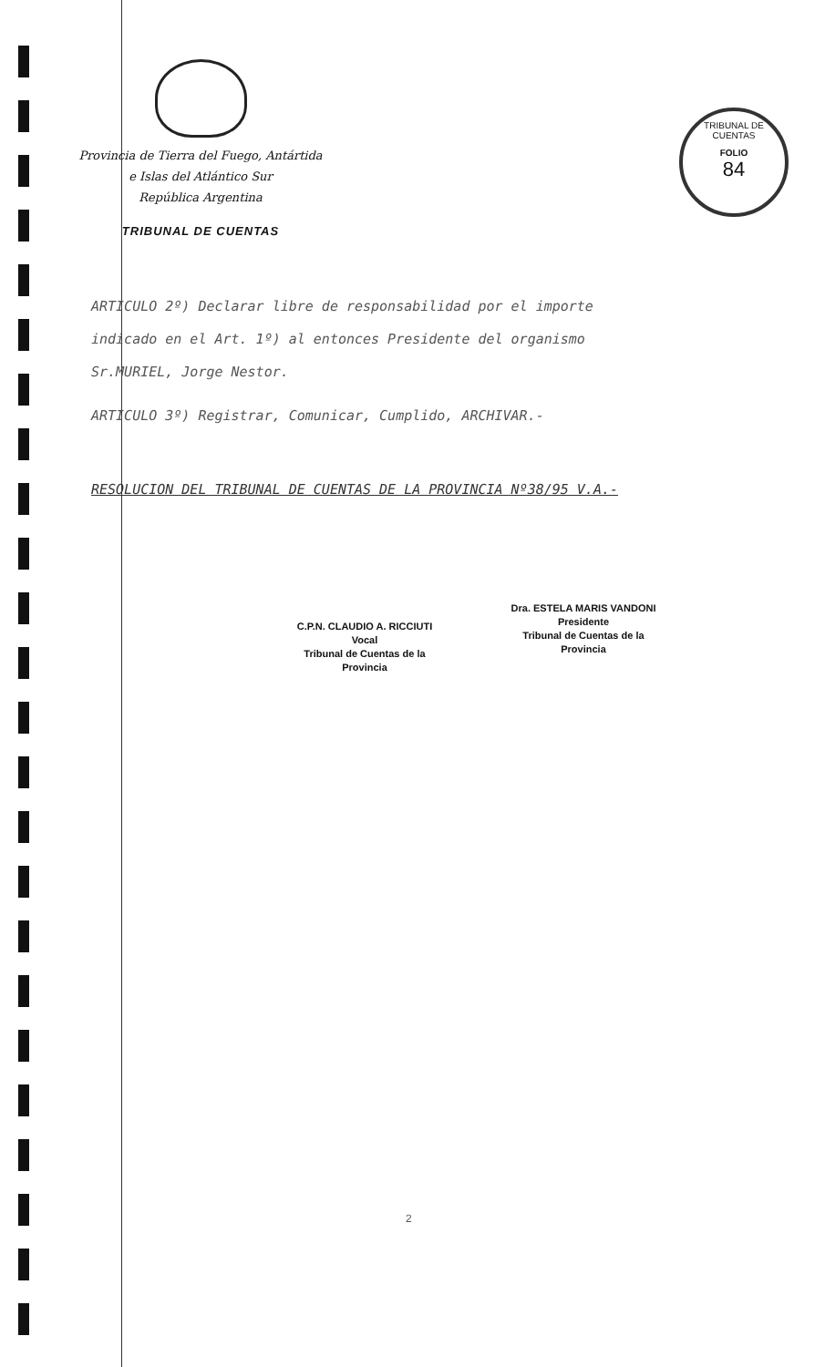Provincia de Tierra del Fuego, Antártida
e Islas del Atlántico Sur
República Argentina
TRIBUNAL DE CUENTAS
TRIBUNAL DE CUENTAS
FOLIO
84
ARTICULO 2º) Declarar libre de responsabilidad por el importe
indicado en el Art. 1º) al entonces Presidente del organismo
Sr.MURIEL, Jorge Nestor.
ARTICULO 3º) Registrar, Comunicar, Cumplido, ARCHIVAR.-
RESOLUCION DEL TRIBUNAL DE CUENTAS DE LA PROVINCIA Nº38/95 V.A.-
C.P.N. CLAUDIO A. RICCIUTI
Vocal
Tribunal de Cuentas de la Provincia
Dra. ESTELA MARIS VANDONI
Presidente
Tribunal de Cuentas de la Provincia
2